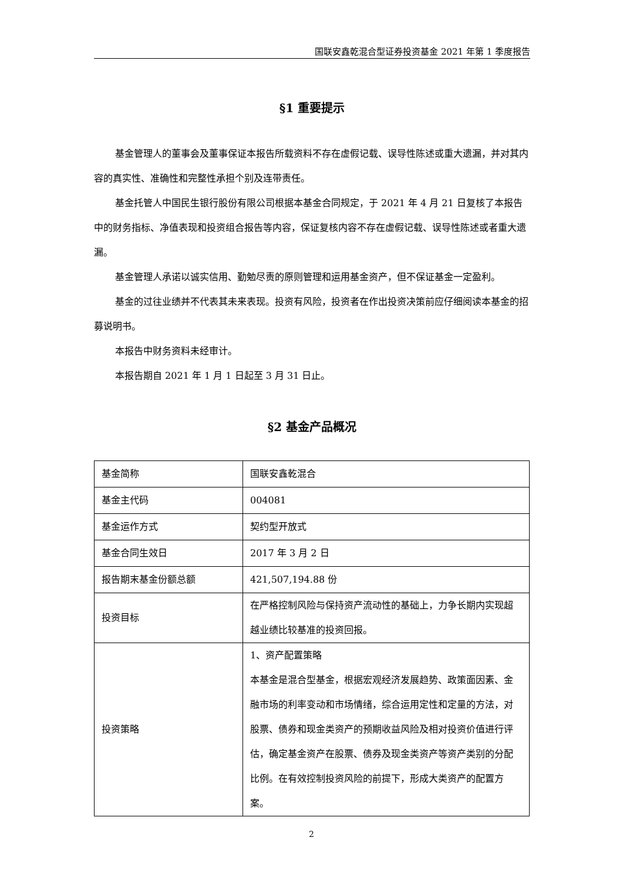国联安鑫乾混合型证券投资基金 2021 年第 1 季度报告
§1 重要提示
基金管理人的董事会及董事保证本报告所载资料不存在虚假记载、误导性陈述或重大遗漏，并对其内容的真实性、准确性和完整性承担个别及连带责任。
基金托管人中国民生银行股份有限公司根据本基金合同规定，于 2021 年 4 月 21 日复核了本报告中的财务指标、净值表现和投资组合报告等内容，保证复核内容不存在虚假记载、误导性陈述或者重大遗漏。
基金管理人承诺以诚实信用、勤勉尽责的原则管理和运用基金资产，但不保证基金一定盈利。
基金的过往业绩并不代表其未来表现。投资有风险，投资者在作出投资决策前应仔细阅读本基金的招募说明书。
本报告中财务资料未经审计。
本报告期自 2021 年 1 月 1 日起至 3 月 31 日止。
§2 基金产品概况
| 基金简称 | 国联安鑫乾混合 |
| 基金主代码 | 004081 |
| 基金运作方式 | 契约型开放式 |
| 基金合同生效日 | 2017 年 3 月 2 日 |
| 报告期末基金份额总额 | 421,507,194.88 份 |
| 投资目标 | 在严格控制风险与保持资产流动性的基础上，力争长期内实现超越业绩比较基准的投资回报。 |
| 投资策略 | 1、资产配置策略 本基金是混合型基金，根据宏观经济发展趋势、政策面因素、金融市场的利率变动和市场情绪，综合运用定性和定量的方法，对股票、债券和现金类资产的预期收益风险及相对投资价值进行评估，确定基金资产在股票、债券及现金类资产等资产类别的分配比例。在有效控制投资风险的前提下，形成大类资产的配置方案。 |
2